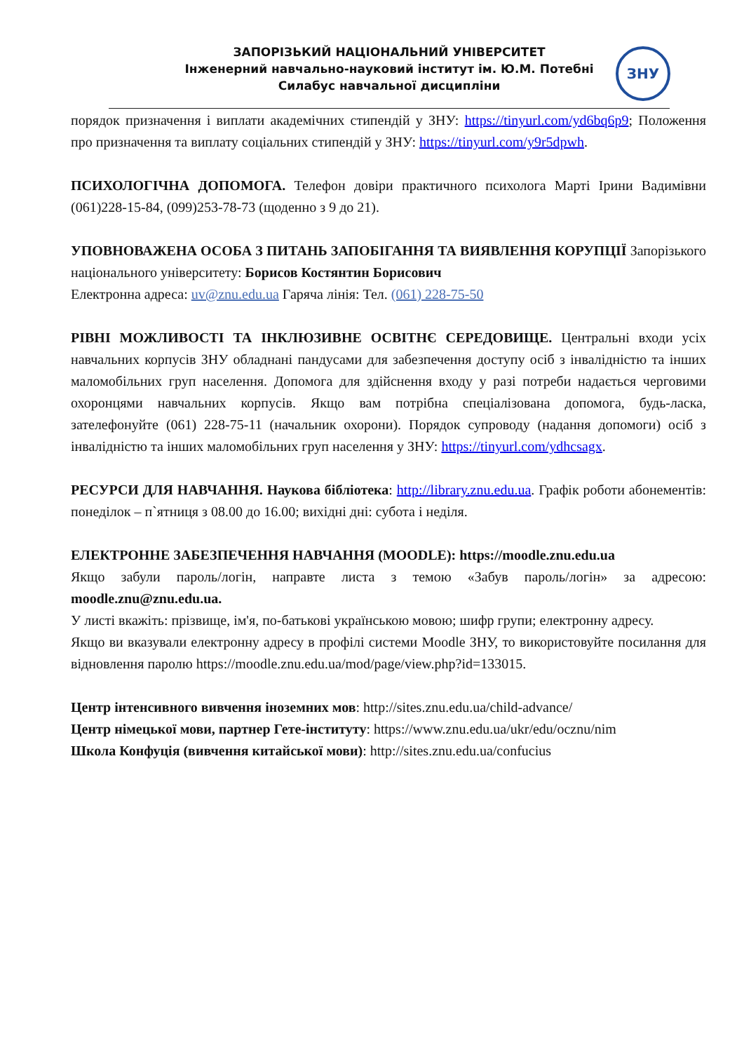ЗАПОРІЗЬКИЙ НАЦІОНАЛЬНИЙ УНІВЕРСИТЕТ
Інженерний навчально-науковий інститут ім. Ю.М. Потебні
Силабус навчальної дисципліни
ЗНУ
порядок призначення і виплати академічних стипендій у ЗНУ: https://tinyurl.com/yd6bq6p9; Положення про призначення та виплату соціальних стипендій у ЗНУ: https://tinyurl.com/y9r5dpwh.
ПСИХОЛОГІЧНА ДОПОМОГА. Телефон довіри практичного психолога Марті Ірини Вадимівни (061)228-15-84, (099)253-78-73 (щоденно з 9 до 21).
УПОВНОВАЖЕНА ОСОБА З ПИТАНЬ ЗАПОБІГАННЯ ТА ВИЯВЛЕННЯ КОРУПЦІЇ Запорізького національного університету: Борисов Костянтин Борисович
Електронна адреса: uv@znu.edu.ua Гаряча лінія: Тел. (061) 228-75-50
РІВНІ МОЖЛИВОСТІ ТА ІНКЛЮЗИВНЕ ОСВІТНЄ СЕРЕДОВИЩЕ. Центральні входи усіх навчальних корпусів ЗНУ обладнані пандусами для забезпечення доступу осіб з інвалідністю та інших маломобільних груп населення. Допомога для здійснення входу у разі потреби надається черговими охоронцями навчальних корпусів. Якщо вам потрібна спеціалізована допомога, будь-ласка, зателефонуйте (061) 228-75-11 (начальник охорони). Порядок супроводу (надання допомоги) осіб з інвалідністю та інших маломобільних груп населення у ЗНУ: https://tinyurl.com/ydhcsagx.
РЕСУРСИ ДЛЯ НАВЧАННЯ. Наукова бібліотека: http://library.znu.edu.ua. Графік роботи абонементів: понеділок – п`ятниця з 08.00 до 16.00; вихідні дні: субота і неділя.
ЕЛЕКТРОННЕ ЗАБЕЗПЕЧЕННЯ НАВЧАННЯ (MOODLE): https://moodle.znu.edu.ua
Якщо забули пароль/логін, направте листа з темою «Забув пароль/логін» за адресою: moodle.znu@znu.edu.ua.
У листі вкажіть: прізвище, ім'я, по-батькові українською мовою; шифр групи; електронну адресу.
Якщо ви вказували електронну адресу в профілі системи Moodle ЗНУ, то використовуйте посилання для відновлення паролю https://moodle.znu.edu.ua/mod/page/view.php?id=133015.
Центр інтенсивного вивчення іноземних мов: http://sites.znu.edu.ua/child-advance/
Центр німецької мови, партнер Гете-інституту: https://www.znu.edu.ua/ukr/edu/ocznu/nim
Школа Конфуція (вивчення китайської мови): http://sites.znu.edu.ua/confucius